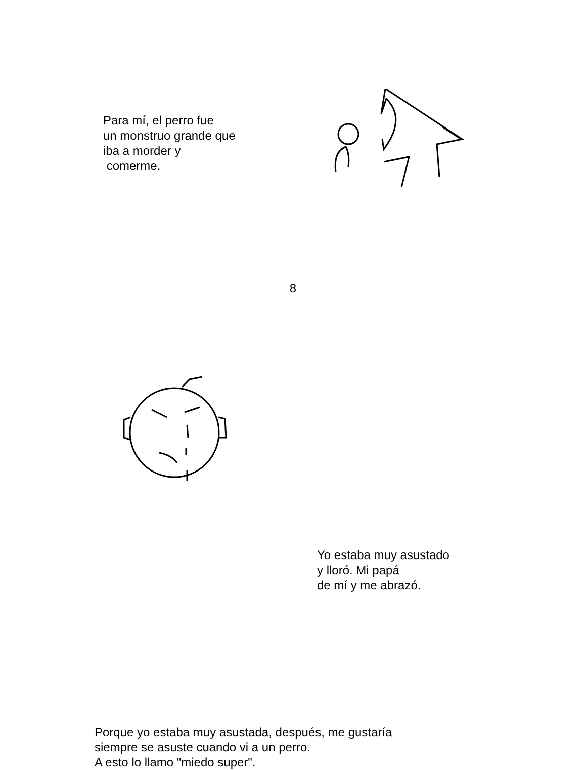Para mí, el perro fue
un monstruo grande que
iba a morder y
comerme.
8
Yo estaba muy asustado
y lloró. Mi papá
de mí y me abrazó.
Porque yo estaba muy asustada, después, me gustaría
siempre se asuste cuando vi a un perro.
A esto lo llamo "miedo super".